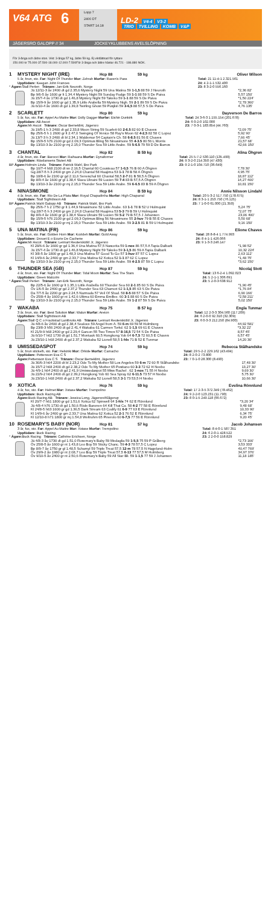V64 ATG
6
Lopp 7
2400 DT
START 14.18
LD-2 V4-4 V3-2
TRIO TVILLING KOMB V&P
JÄGERSRO GALOPP // 34 JOCKEYKLUBBENS AVELSLÖPNING
För 3-åriga och äldre ston. Vikt: 3-åriga 57 kg, äldre 59 kg. Ej viktlättnad för ryttare
150.000 kr 75.000-37.500-18.000-12.000-7.500För 3-åriga och äldre hästar 46.721 - 186.880 NOK.
1 MYSTERY NIGHT (IRE) Hcp 88 59 kg Oliver Wilson
| 5 år, brun, sto. Far: Night Of Thunder Mor: Zehrah Morfar: Raven's Pass | Total: 21 11-4-1 2.321.561 |
| Uppfödare: Keegan John Frances | 24: 4 2-1-1 532.400 |
| * Ägare: Stall Perlen Tränare: Jan-Erik Neuroth, Norge | 23: 8 3-2-0 556.160 |
| | Jä 12/11-3 åv 2400 dt gd 2.35,6 Mystery Night 59 Una Matina 59 1-1,5 88 59 J Neuroth | *2,36 82' |
| | Bp 9/6-5 åv 1600 gr lt 1.34,4 Mystery Night 59 Sunday Fudge 59 1-1 88 59 S De Paiva | 5,57 150' |
| | Jä 15/7-4 åv 1730 dt gd 1.46,8 Mystery Night 59 Takeko 59 1-1 88 59 S De Paiva | *1,50 224' |
| | Bp 15/9-9 åv 1600 gr gd 1.35,9 Little Arabella 59 Mystery Nigh. 59 2-1 89 59 S De Paiva | *2,78 360' |
| | Jä 6/10-4 åv 1600 dt gd 1.39,8 Twirling Ghost 59 Pusjkin 59 3-6,5 88 57,5 S De Paiva | 4,76 135' |
2 SCARLETT Hcp 80 59 kg Dayverson De Barros
| 5 år, fux, sto. Far: Appel Au Maitre Mor: Dolly Dagger Morfar: Eishin Dunkirk | Total: 24 3-6-3 1.155.154 (201.678) |
| Uppfödare: AB Ascot | 24: 6 0-2-0 102.000 |
| Ägare: Mr Ascot Tränare: Oscar Berneklint, Jägersro | 23: 7 0-3-1 183.854 (44.760) |
| | Jä 19/5-1 h 3 2400 dt gd 2.33,8 Moon String 59 Scarlett 60 2-6.5 82 60 E Chaves | *2,09 75' |
| | Bp 25/6-5 h 1 2600 gr lt 2.47,0 Swinging Of Venice 58 Ray's Moon 62 4-2,5 82 58 C Lopez | 5,92 90' |
| | Jä 13/7-3 h 3 2400 dt bl 2.34,1 Waldemar 54 Captain's Ch. 58 6-8.5 81 56 E Chaves | 7,66 45' |
| | Bp 15/9-5 h76 2100 gr gd 2.09,3 Optimus Bling 56 Ninasimone 55 4-3.5 80 56 L Morris | 21,57 68' |
| | Bp 13/10-3 åv 2100 gr mj 2.15,0 Thunder Sea 59 Little Arabe. 59 5-6.5 79 59 D De Barros | 42,66 150' |
3 CHANTAL Hcp 82 B 59 kg Alina Öhgren
| 4 år, brun, sto. Far: Barocci Mor: Raihaana Morfar: Dynaformer | Total: 25 5-7-2 530.110 (135.499) |
| Uppfödare: Rävdansens Stuteri AB | 24: 9 3-2-0 214.350 (47.430) |
| BP Ägare: Holmén Linda Tränare: Patrick Wahl, Bro Park | 23: 9 2-1-0 104.710 (36.649) |
| | Bp 10/7-4 h68 2100 dt sn 2.16,5 Chantal 60 Cousteau 57 1-0,5 76 B 60 A Öhgren | 7,78 30' |
| | Gg 28/7-5 h 3 2400 gr gm 2.24,8 Chantal 58 Haajima 53 1-1 78 B 58 A Öhgren | 4,95 75' |
| | Bp 18/8-6 åv 2100 gr gd 2.11,6 Seneschal 60 Chantal 58,5 2-7 81 B 58,5 A Öhgren | 18,87 112' |
| | Bp 8/9-4 åv 1600 gr gl 1.38,4 Slava Ukraini 59 Lucien 59 7-4 83 B 57,5 A Öhgren | 14,27 400' |
| | Bp 13/10-3 åv 2100 gr mj 2.15,0 Thunder Sea 59 Little Arabe. 59 6-6.5 83 B 59 A Öhgren | 10,81 150' |
4 NINASIMONE Hcp 84 B 59 kg Annie Nilsson Lindahl
| 4 år, brun, sto. Far: Rio De La Plata Mor: Royal Chapadinha Morfar: High Chaparral | Total: 20 5-3-2 517.750 (178.675) |
| Uppfödare: Stall Sigfridsson AB | 24: 8 3-1-1 253.750 (76.125) |
| BP Ägare: Patrick Wahl Galopp AB Tränare: Patrick Wahl, Bro Park | 23: 7 1-0-0 61.000 (21.350) |
| | Bp 25/6-7 h 2 1750 gr lt 1.44,9 Ninasimone 52 Little Arabe. 63 1-1 78 B 52 U Holmquist | 5,24 75' |
| | Gg 28/7-5 h 3 2400 gr gm 2.24,8 Chantal 58 Haajima 53 5-3 79 B 59 U Holmquist | *2,07 75' |
| | Bp 8/9-4 åv 1600 gr gl 1.38,4 Slava Ukraini 59 Lucien 59 5-2 79 B 57,5 J Johansen | 23,06 400' |
| | Bp 15/9-5 h76 2100 gr gd 2.09,3 Optimus Bling 56 Ninasimone 55 2-huv 79 B 55 E Chaves | 5,50 68' |
| | Bp 13/10-3 åv 2100 gr mj 2.15,0 Thunder Sea 59 Little Arabe. 59 3-2.5 81 B 59 U Holmquist | 9,16 150' |
5 UNA MATINA (FR) Hcp 86 59 kg Elione Chaves
| 5 år, brun, sto. Far: Golden Horn Mor: Kozideh Morfar: Gold Away | Total: 28 8-8-4 1.774.993 |
| Uppfödare: Drouet E o Ecurie De Cachene | 24: 8 4-1-1 426.066 |
| Ägare: Mr Ascot Tränare: Lennart Reuterskiöld Jr, Jägersro | 23: 9 1-3-3 246.147 |
| | Kl 28/6-6 åv 1600 gr gd 1.36,4 Una Matina 57,5 Nascetta 59 1-nos 86 57,5 A Tapia Dalbark | *1,98 52' |
| | Jä 15/7-4 åv 1730 dt gd 1.46,8 Mystery Night 59 Takeko 59 3-1,5 86 59 A Tapia Dalbark | 10,32 224' |
| | Kl 3/8-5 åv 1800 gr gd 1.48,3 Una Matina 57 Good To Go 57 1-huv 87 57 C Lopez | 2,63 112' |
| | Kl 14/9-6 åv 2400 gr gm 2.33,7 Una Matina 62 Xotica 52 1-1 87 62 C Lopez | *1,48 75' |
| | Bp 13/10-3 åv 2100 gr mj 2.15,0 Thunder Sea 59 Little Arabe. 59 4-2.5 87 59 C Lopez | *3,62 150' |
6 THUNDER SEA (GB) Hcp 87 59 kg Nicolaj Stott
| 4 år, brun, sto. Far: Night Of Thunder Mor: Tidal Moon Morfar: Sea The Stars | Total: 13 6-2-4 1.092.023 |
| Uppfödare: Green Malcolm | 24: 5 2-1-1 306.691 |
| * Ägare: Stall Perlen Tränare: Jan-Erik Neuroth, Norge | 23: 5 2-0-3 638.912 |
| | Bp 22/5-6 åv 1600 gr lt 1.35,1 Little Arabella 60 Thunder Sea 60 2-1 85 60 S De Paiva | *1,90 45' |
| | Öv 1/6-5 åv 2400 gr gd 2.37,2 Thunder Sea 63 Chamori 62 1-1,5 85 63 S De Paiva | *1,76 84' |
| | Da 7/7-5 åv 2200 gr gm 2.24,5 Narmada 57 Veil Of Shad. 58 8-5 88 57 S De Paiva | 6,90 166' |
| | Öv 25/8-4 åv 1600 gr nt 1.42,6 Ultima 60 Emma Emillee. 60 3-1 88 60 S De Paiva | *2,58 211' |
| | Bp 13/10-3 åv 2100 gr mj 2.15,0 Thunder Sea 59 Little Arabe. 59 1-2 87 59 S De Paiva | 5,02 150' |
7 WAKABA Hcp 75 B 57 kg Engla Tunmar
| 3 år, brun, sto. Far: Best Solution Mor: Walun Morfar: Areion | Total: 12 2-3-3 304.560 (117.209) |
| Uppfödare: Stall Sigfridsson AB | 24: 6 2-0-0 92.310 (32.309) |
| Ägare: Stall Q C o Frackstad Lantbruks AB Tränare: Lennart Reuterskiöld Jr, Jägersro | 23: 6 0-3-3 212.250 (84.900) |
| | Jä 4/8-6 åv 2400 dt gd 2.38,4 Sealove 59 Angel from A. 59 6-m 69 59 M Holmberg | 44,92 581' |
| | Bp 23/8-3 h56 2400 dt gd 2.41,4 Wakaba 61 Carmen Torkd. 62 1-1,5 69 61 E Chaves | *3,32 22' |
| | Kl 21/9-9 h68 2400 gr gd 2.29,4 Garcon 55 Two Times 57 8-16,5 72 54 S De Paiva | 8,57 45' |
| | Jä 6/10-7 h62 1730 dt gd 1.51,7 Montauk 60,5 Hongkong Yob 64 6-7,5 72 60,5 E Chaves | 6,57 45' |
| | Jä 23/10-1 h68 2400 dt gd 2.37,2 Wakaba 52 Lionell 58,5 1-hls 71 B 52 E Tunmar | 14,20 30' |
8 UMISSEDASPOT Hcp 74 59 kg Rebecca Stålhandske
| 5 år, brun stickelh, sto. Far: Helsinki Mor: Orkide Morfar: Camacho | Total: 29 5-2-2 229.162 (43.494) |
| Uppfödare: Pettersson Eva C S | 24: 8 2-0-2 73.800 |
| Ägare: Pettersson Eva C S Tränare: Oscar Berneklint, Jägersro | 23: 7 0-1-0 28.300 (8.490) |
| | Jä 30/6-3 h64 2200 dt bl 2.23,2 Ode To My Mother 58 Los Angeles 59 6-m 72 60 R Stålhandske | 17,48 30' |
| | Jä 15/7-2 h68 2400 dt gd 2.38,2 Ode To My Mother 65 Positano 60 3-3 72 62 H Nexbo | 13,27 30' |
| | Jä 4/9-1 h64 2400 dt gd 2.41,9 Umissedaspot 55 Miss Rachel . 62 1-nos 71 55 H Nexbo | 9,69 30' |
| | Jä 22/9-2 h64 2400 dt gd 2.39,2 Hongkong Yob 60 Sea Spray 62 6-11.5 73 57 H Nexbo | 5,75 30' |
| | Jä 23/10-1 h68 2400 dt gd 2.37,2 Wakaba 52 Lionell 58,5 3-1 73 53,5 H Nexbo | 10,66 30' |
9 XOTICA Hcp 76 59 kg Evelina Rönnlund
| 4 år, fux, sto. Far: Helmet Mor: Xstase Morfar: Trempolino | Total: 17 2-3-5 372.349 (78.462) |
| Uppfödare: Buck Racing AB | 24: 9 2-2-0 123.231 (11.790) |
| Ägare: Buck Racing AB Tränare: Jessica Long, Jägersro/Klågerup | 23: 8 0-1-5 249.118 (66.672) |
| | Kl 20/7-7 h61 1800 gr gd 1.51,6 Xotica 62 Spinwell 64 1-hls 74 62 E Rönnlund | *3,20 34' |
| | Jä 4/8-4 h76 1730 dt gd 1.50,6 Röde Baronen 64 Kill That Ca. 58 4-2 77 58 E Rönnlund | 9,48 68' |
| | Kl 24/8-5 h63 1600 gr gd 1.36,5 Dark Stream 63 Codify 61 6-9 77 63 E Rönnlund | 10,33 90' |
| | Kl 14/9-6 åv 2400 gr gm 2.33,7 Una Matina 62 Xotica 52 2-1 76 52 E Rönnlund | 6,34 75' |
| | Kl 12/10-8 h71 1800 gr mj 1.54,8 Weltruhm 65 Pinerolo 60 6-7,5 77 56 E Rönnlund | 9,20 45' |
10 ROSEMARY'S BABY (NOR) Hcp 81 57 kg Jacob Johansen
| 3 år, fux, sto. Far: Appel Au Maitre Mor: Xstase Morfar: Trempolino | Total: 8 4-0-1 587.351 |
| Uppfödare: Buck Racing | 24: 6 2-0-1 428.522 |
| * Ägare: Buck Racing Tränare: Cathrine Erichsen, Norge | 23: 2 2-0-0 158.829 |
| | Jä 4/8-3 åv 1730 dt gd 1.51,0 Rosemary's Baby 59 Medaglia 59 1-5,5 75 59 P Gråberg | *2,73 166' |
| | Öv 25/8-5 åv 1600 gr nt 1.43,8 Leo Boy 59 Sticky Chanc. 59 4-3 78 57,5 C Lopez | 3,53 333' |
| | Bp 8/9-7 åv 1750 gr gl 1.48,5 Schamyl 59 Triple Treat 57,5 12-m 78 57,5 N Hagelund-Holm | 40,47 769' |
| | Öv 29/9-2 åv 1980 gr nt 2.08,7 Leo Boy 59 Triple Treat 57,5 6-13 77 57,5 M Holmberg | 34,97 376' |
| | Öv 9/10-5 åv 2400 gr nt 2.50,6 Rosemary's Baby 59 All Star Bli. 59 1-1,5 77 59 J Johansen | 11,18 185' |